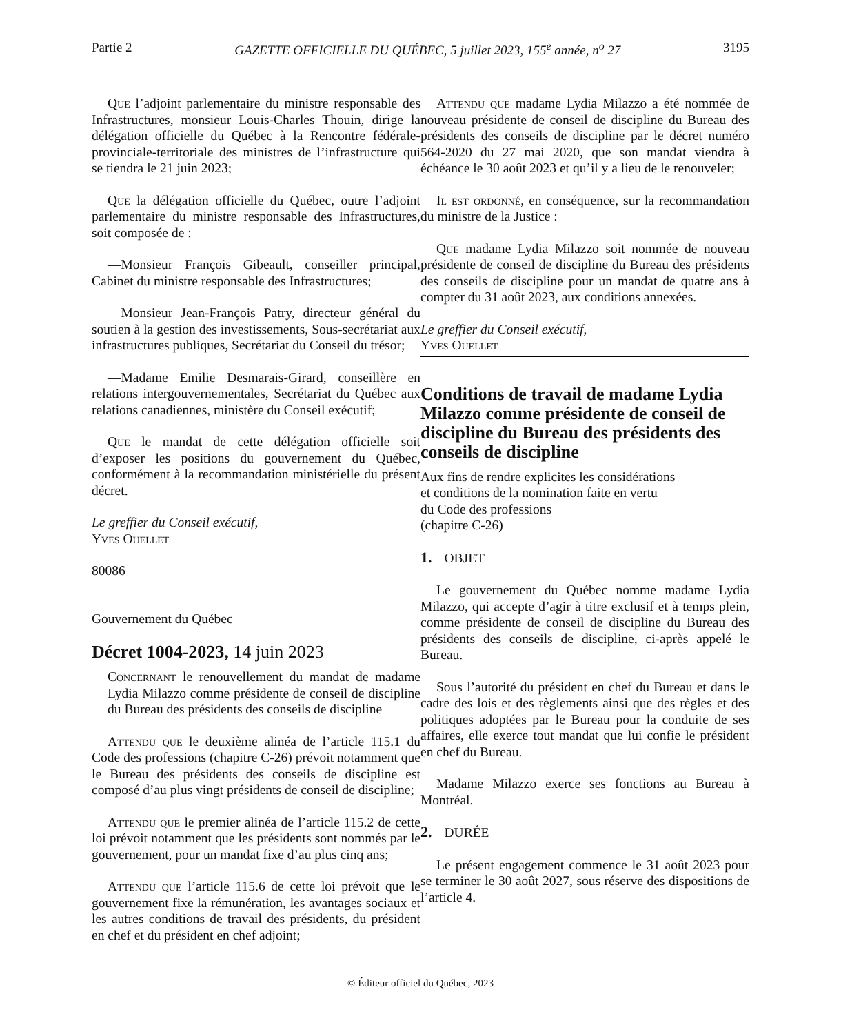Partie 2 GAZETTE OFFICIELLE DU QUÉBEC, 5 juillet 2023, 155<sup>e</sup> année, n<sup>o</sup> 27 3195
Que l’adjoint parlementaire du ministre responsable des Infrastructures, monsieur Louis-Charles Thouin, dirige la délégation officielle du Québec à la Rencontre fédérale-provinciale-territoriale des ministres de l’infrastructure qui se tiendra le 21 juin 2023;
Que la délégation officielle du Québec, outre l’adjoint parlementaire du ministre responsable des Infrastructures, soit composée de :
—Monsieur François Gibeault, conseiller principal, Cabinet du ministre responsable des Infrastructures;
—Monsieur Jean-François Patry, directeur général du soutien à la gestion des investissements, Sous-secrétariat aux infrastructures publiques, Secrétariat du Conseil du trésor;
—Madame Emilie Desmarais-Girard, conseillère en relations intergouvernementales, Secrétariat du Québec aux relations canadiennes, ministère du Conseil exécutif;
Que le mandat de cette délégation officielle soit d’exposer les positions du gouvernement du Québec, conformément à la recommandation ministérielle du présent décret.
Le greffier du Conseil exécutif,
Yves Ouellet
80086
Gouvernement du Québec
Décret 1004-2023, 14 juin 2023
Concernant le renouvellement du mandat de madame Lydia Milazzo comme présidente de conseil de discipline du Bureau des présidents des conseils de discipline
Attendu que le deuxième alinéa de l’article 115.1 du Code des professions (chapitre C-26) prévoit notamment que le Bureau des présidents des conseils de discipline est composé d’au plus vingt présidents de conseil de discipline;
Attendu que le premier alinéa de l’article 115.2 de cette loi prévoit notamment que les présidents sont nommés par le gouvernement, pour un mandat fixe d’au plus cinq ans;
Attendu que l’article 115.6 de cette loi prévoit que le gouvernement fixe la rémunération, les avantages sociaux et les autres conditions de travail des présidents, du président en chef et du président en chef adjoint;
Attendu que madame Lydia Milazzo a été nommée de nouveau présidente de conseil de discipline du Bureau des présidents des conseils de discipline par le décret numéro 564-2020 du 27 mai 2020, que son mandat viendra à échéance le 30 août 2023 et qu’il y a lieu de le renouveler;
Il est ordonné, en conséquence, sur la recommandation du ministre de la Justice :
Que madame Lydia Milazzo soit nommée de nouveau présidente de conseil de discipline du Bureau des présidents des conseils de discipline pour un mandat de quatre ans à compter du 31 août 2023, aux conditions annexées.
Le greffier du Conseil exécutif,
Yves Ouellet
Conditions de travail de madame Lydia Milazzo comme présidente de conseil de discipline du Bureau des présidents des conseils de discipline
Aux fins de rendre explicites les considérations
et conditions de la nomination faite en vertu
du Code des professions
(chapitre C-26)
1. OBJET
Le gouvernement du Québec nomme madame Lydia Milazzo, qui accepte d’agir à titre exclusif et à temps plein, comme présidente de conseil de discipline du Bureau des présidents des conseils de discipline, ci-après appelé le Bureau.
Sous l’autorité du président en chef du Bureau et dans le cadre des lois et des règlements ainsi que des règles et des politiques adoptées par le Bureau pour la conduite de ses affaires, elle exerce tout mandat que lui confie le président en chef du Bureau.
Madame Milazzo exerce ses fonctions au Bureau à Montréal.
2. DURÉE
Le présent engagement commence le 31 août 2023 pour se terminer le 30 août 2027, sous réserve des dispositions de l’article 4.
© Éditeur officiel du Québec, 2023